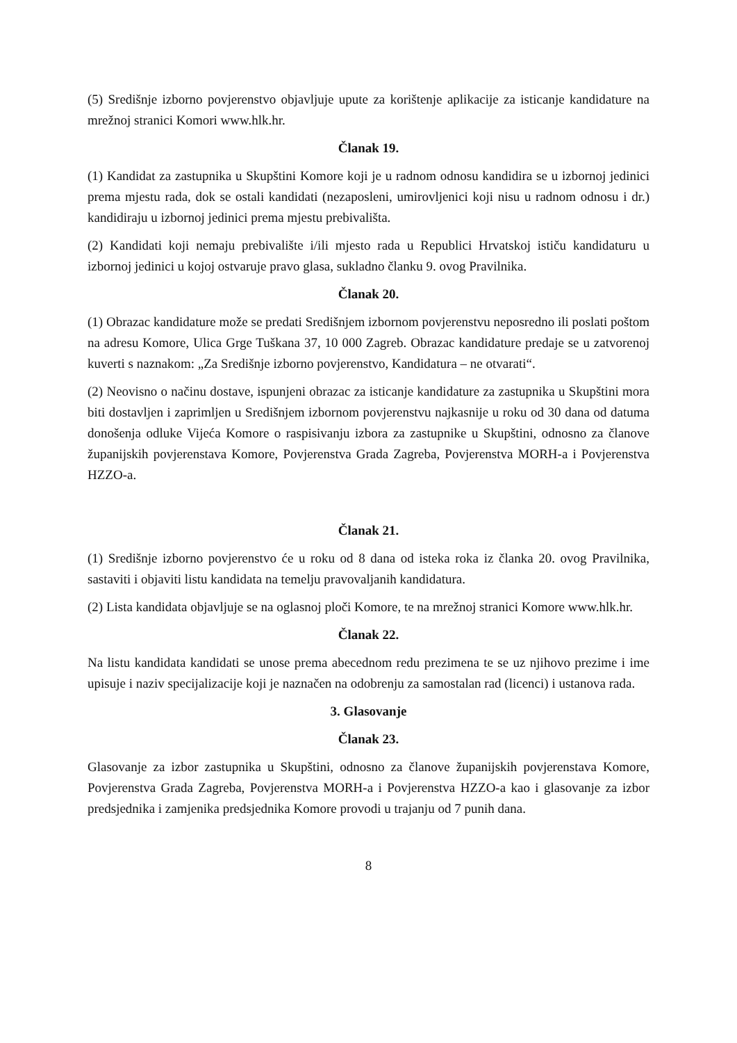(5) Središnje izborno povjerenstvo objavljuje upute za korištenje aplikacije za isticanje kandidature na mrežnoj stranici Komori www.hlk.hr.
Članak 19.
(1) Kandidat za zastupnika u Skupštini Komore koji je u radnom odnosu kandidira se u izbornoj jedinici prema mjestu rada, dok se ostali kandidati (nezaposleni, umirovljenici koji nisu u radnom odnosu i dr.) kandidiraju u izbornoj jedinici prema mjestu prebivališta.
(2) Kandidati koji nemaju prebivalište i/ili mjesto rada u Republici Hrvatskoj ističu kandidaturu u izbornoj jedinici u kojoj ostvaruje pravo glasa, sukladno članku 9. ovog Pravilnika.
Članak 20.
(1) Obrazac kandidature može se predati Središnjem izbornom povjerenstvu neposredno ili poslati poštom na adresu Komore, Ulica Grge Tuškana 37, 10 000 Zagreb. Obrazac kandidature predaje se u zatvorenoj kuverti s naznakom: „Za Središnje izborno povjerenstvo, Kandidatura – ne otvarati“.
(2) Neovisno o načinu dostave, ispunjeni obrazac za isticanje kandidature za zastupnika u Skupštini mora biti dostavljen i zaprimljen u Središnjem izbornom povjerenstvu najkasnije u roku od 30 dana od datuma donošenja odluke Vijeća Komore o raspisivanju izbora za zastupnike u Skupštini, odnosno za članove županijskih povjerenstava Komore, Povjerenstva Grada Zagreba, Povjerenstva MORH-a i Povjerenstva HZZO-a.
Članak 21.
(1) Središnje izborno povjerenstvo će u roku od 8 dana od isteka roka iz članka 20. ovog Pravilnika, sastaviti i objaviti listu kandidata na temelju pravovaljanih kandidatura.
(2) Lista kandidata objavljuje se na oglasnoj ploči Komore, te na mrežnoj stranici Komore www.hlk.hr.
Članak 22.
Na listu kandidata kandidati se unose prema abecednom redu prezimena te se uz njihovo prezime i ime upisuje i naziv specijalizacije koji je naznačen na odobrenju za samostalan rad (licenci) i ustanova rada.
3. Glasovanje
Članak 23.
Glasovanje za izbor zastupnika u Skupštini, odnosno za članove županijskih povjerenstava Komore, Povjerenstva Grada Zagreba, Povjerenstva MORH-a i Povjerenstva HZZO-a kao i glasovanje za izbor predsjednika i zamjenika predsjednika Komore provodi u trajanju od 7 punih dana.
8